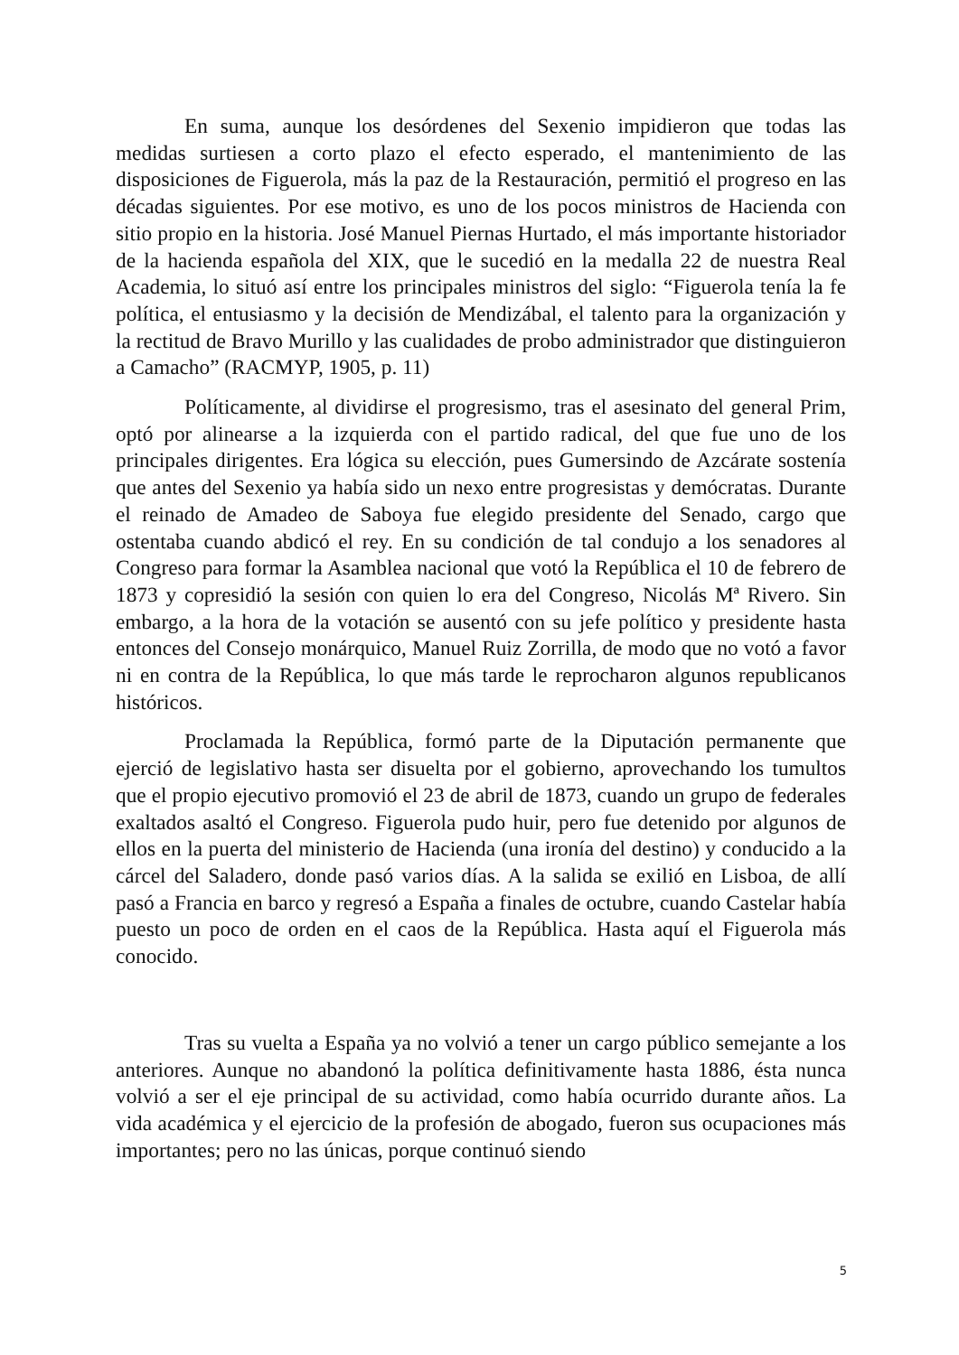En suma, aunque los desórdenes del Sexenio impidieron que todas las medidas surtiesen a corto plazo el efecto esperado, el mantenimiento de las disposiciones de Figuerola, más la paz de la Restauración, permitió el progreso en las décadas siguientes. Por ese motivo, es uno de los pocos ministros de Hacienda con sitio propio en la historia. José Manuel Piernas Hurtado, el más importante historiador de la hacienda española del XIX, que le sucedió en la medalla 22 de nuestra Real Academia, lo situó así entre los principales ministros del siglo: “Figuerola tenía la fe política, el entusiasmo y la decisión de Mendizábal, el talento para la organización y la rectitud de Bravo Murillo y las cualidades de probo administrador que distinguieron a Camacho” (RACMYP, 1905, p. 11)
Políticamente, al dividirse el progresismo, tras el asesinato del general Prim, optó por alinearse a la izquierda con el partido radical, del que fue uno de los principales dirigentes. Era lógica su elección, pues Gumersindo de Azcárate sostenía que antes del Sexenio ya había sido un nexo entre progresistas y demócratas. Durante el reinado de Amadeo de Saboya fue elegido presidente del Senado, cargo que ostentaba cuando abdicó el rey. En su condición de tal condujo a los senadores al Congreso para formar la Asamblea nacional que votó la República el 10 de febrero de 1873 y copresidió la sesión con quien lo era del Congreso, Nicolás Mª Rivero. Sin embargo, a la hora de la votación se ausentó con su jefe político y presidente hasta entonces del Consejo monárquico, Manuel Ruiz Zorrilla, de modo que no votó a favor ni en contra de la República, lo que más tarde le reprocharon algunos republicanos históricos.
Proclamada la República, formó parte de la Diputación permanente que ejerció de legislativo hasta ser disuelta por el gobierno, aprovechando los tumultos que el propio ejecutivo promovió el 23 de abril de 1873, cuando un grupo de federales exaltados asaltó el Congreso. Figuerola pudo huir, pero fue detenido por algunos de ellos en la puerta del ministerio de Hacienda (una ironía del destino) y conducido a la cárcel del Saladero, donde pasó varios días. A la salida se exilió en Lisboa, de allí pasó a Francia en barco y regresó a España a finales de octubre, cuando Castelar había puesto un poco de orden en el caos de la República. Hasta aquí el Figuerola más conocido.
Tras su vuelta a España ya no volvió a tener un cargo público semejante a los anteriores. Aunque no abandonó la política definitivamente hasta 1886, ésta nunca volvió a ser el eje principal de su actividad, como había ocurrido durante años. La vida académica y el ejercicio de la profesión de abogado, fueron sus ocupaciones más importantes; pero no las únicas, porque continuó siendo
5